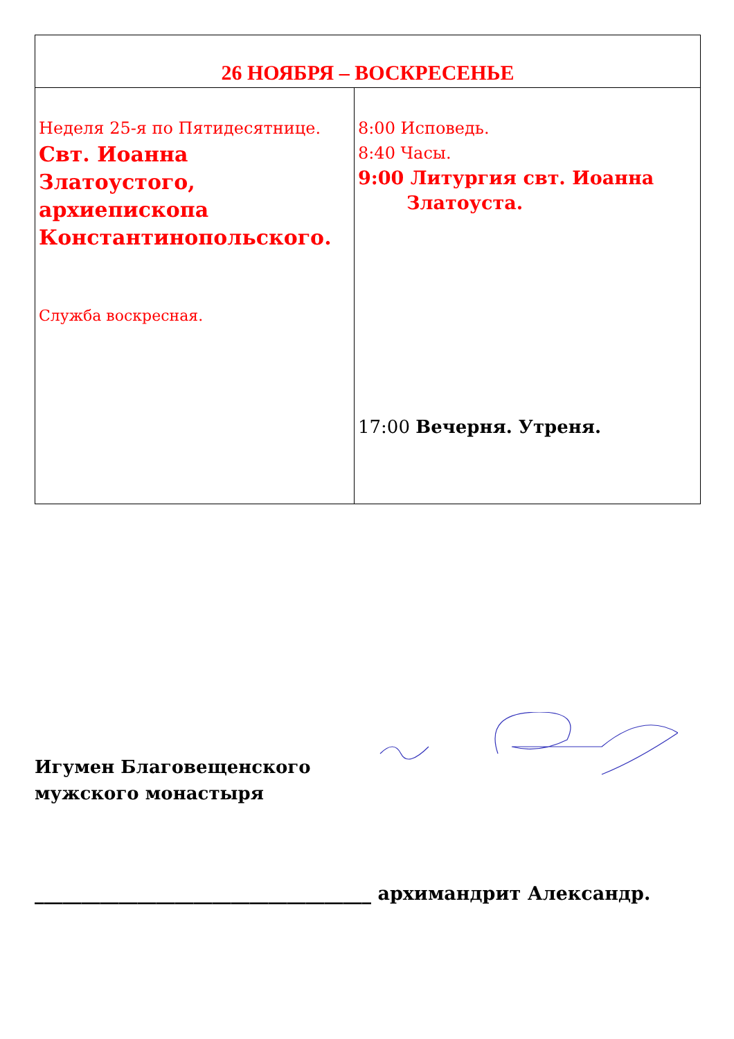| 26 НОЯБРЯ – ВОСКРЕСЕНЬЕ | |
| --- | --- |
| Неделя 25-я по Пятидесятнице. Свт. Иоанна Златоустого, архиепископа Константинопольского. Служба воскресная. | 8:00 Исповедь. 8:40 Часы. 9:00 Литургия свт. Иоанна Златоуста. 17:00 Вечерня. Утреня. |
Игумен Благовещенского
мужского монастыря
____________________________________ архимандрит Александр.